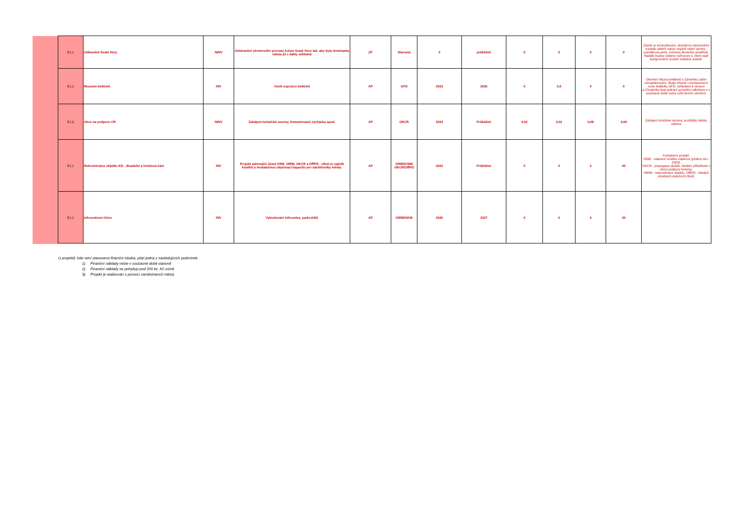| E1.1 | Odlesnění Svaté Hory | NINV | Odstranění stromového porostu kolem Svaté Hory tak, aby byla dominanta města již z dálky viditelná | ZP | Starosta | 0 | průběžně | 0 | 0 | 0 | 0 | Záměr je komunikován, dosaženo názorového souladu aktérů vyjma orgánů státní správy - památková péče, ochrana životního prostředí. Nadále budou vedeny rozhovory s cílem najít kompromisní úroveň redukce zeleně. |
| E1.1 | Muzeum betlémů | INV | Vznik expozice betlémů | AP | GFD | 2023 | 2030 | 0 | 0,5 | 0 | 0 | Otevření Muzea betlémů v Zámečku zatím nenaplánováno. Bude zřejmě v kompentenci nové ředitelky GFD, vzhledem k nemoci p.Chvalníka byla jednání prozatím odložena a v současné době nelze určit termín otevření. |
| E1.3 | Akce na podporu CR | NINV | Zahájení turistické sezony, komentované vycházky apod. | AP | OKCR | 2024 | Průběžně | 0,02 | 0,02 | 0,08 | 0,08 | Zahájení turistické sezony, prohlídky města, radnice |
| E1.1 | Rekonstrukce objektu KD - divadelní a hotelová část | INV | Projekt zahrnující účast OSM, OIRM, OKCR a OŘPD - cílem je zajistit kvalitní a dostatečnou ubytovací kapacitu pro návštěvníky města. | AP | OIRM/OSM/ OKCR/OŘPD | 2023 | Průběžně | 0 | 0 | 0 | 40 | Komplexní projekt: OSM - nalezení nového nájemce (plněno od r. 2023). OKCR - propagace služeb, hledání příležitostí v rámci podpory turismu. OIRM - rekonstrukce objektu. OŘPD - hledání vhodných dotačních titulů. |
| E1.1 | Infocentrum Orlov | INV | Vybudování infocentra, parkoviště | AP | OIRM/OKM | 2026 | 2027 | 0 | 0 | 0 | 30 | |
U projektů, kde není stanovena finanční částka, platí jedna z následujících podmínek:
1) Finanční náklady nelze v současné době stanovit
2) Finanční náklady se pohybují pod 100 tis. Kč ročně
3) Projekt je realizován s pomocí zaměstnanců města